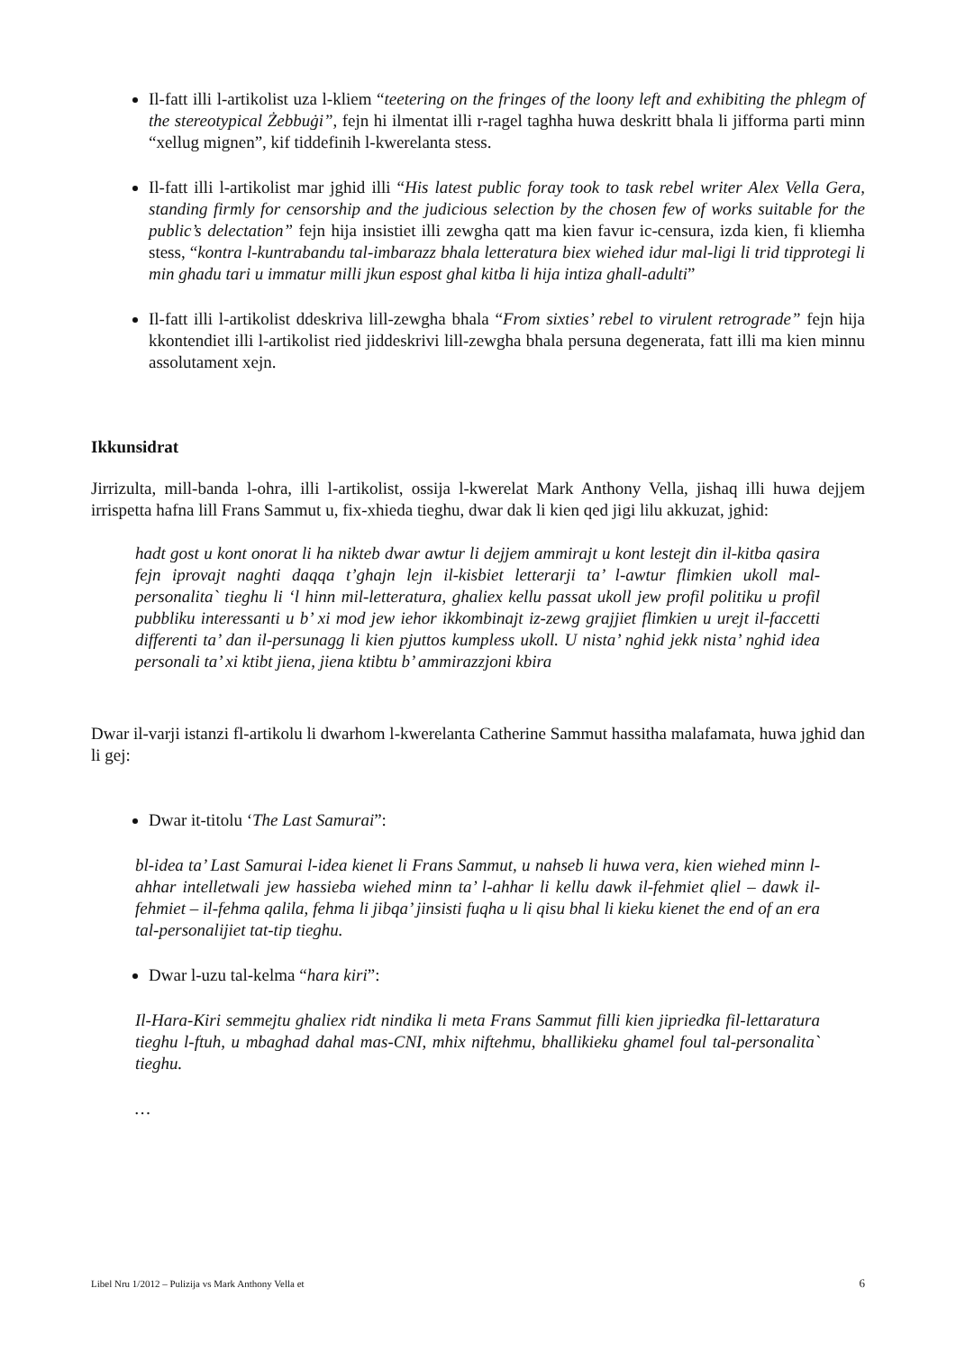Il-fatt illi l-artikolist uza l-kliem “teetering on the fringes of the loony left and exhibiting the phlegm of the stereotypical Żebbuġi”, fejn hi ilmentat illi r-ragel taghha huwa deskritt bhala li jifforma parti minn “xellug mignen”, kif tiddefinih l-kwerelanta stess.
Il-fatt illi l-artikolist mar jghid illi “His latest public foray took to task rebel writer Alex Vella Gera, standing firmly for censorship and the judicious selection by the chosen few of works suitable for the public’s delectation” fejn hija insistiet illi zewgha qatt ma kien favur ic-censura, izda kien, fi kliemha stess, “kontra l-kuntrabandu tal-imbarazz bhala letteratura biex wiehed idur mal-ligi li trid tipprotegi li min ghadu tari u immatur milli jkun espost ghal kitba li hija intiza ghall-adulti”
Il-fatt illi l-artikolist ddeskriva lill-zewgha bhala “From sixties’ rebel to virulent retrograde” fejn hija kkontendiet illi l-artikolist ried jiddeskrivi lill-zewgha bhala persuna degenerata, fatt illi ma kien minnu assolutament xejn.
Ikkunsidrat
Jirrizulta, mill-banda l-ohra, illi l-artikolist, ossija l-kwerelat Mark Anthony Vella, jishaq illi huwa dejjem irrispetta hafna lill Frans Sammut u, fix-xhieda tieghu, dwar dak li kien qed jigi lilu akkuzat, jghid:
hadt gost u kont onorat li ha nikteb dwar awtur li dejjem ammirajt u kont lestejt din il-kitba qasira fejn iprovajt naghti daqqa t’ghajn lejn il-kisbiet letterarji ta’ l-awtur flimkien ukoll mal-personalita` tieghu li ‘l hinn mil-letteratura, ghaliex kellu passat ukoll jew profil politiku u profil pubbliku interessanti u b’ xi mod jew iehor ikkombinajt iz-zewg grajjiet flimkien u urejt il-faccetti differenti ta’ dan il-persunagg li kien pjuttos kumpless ukoll. U nista’ nghid jekk nista’ nghid idea personali ta’ xi ktibt jiena, jiena ktibtu b’ ammirazzjoni kbira
Dwar il-varji istanzi fl-artikolu li dwarhom l-kwerelanta Catherine Sammut hassitha malafamata, huwa jghid dan li gej:
Dwar it-titolu ‘The Last Samurai”:
bl-idea ta’ Last Samurai l-idea kienet li Frans Sammut, u nahseb li huwa vera, kien wiehed minn l-ahhar intelletwali jew hassieba wiehed minn ta’ l-ahhar li kellu dawk il-fehmiet qliel – dawk il-fehmiet – il-fehma qalila, fehma li jibqa’ jinsisti fuqha u li qisu bhal li kieku kienet the end of an era tal-personalijiet tat-tip tieghu.
Dwar l-uzu tal-kelma “hara kiri”:
Il-Hara-Kiri semmejtu ghaliex ridt nindika li meta Frans Sammut filli kien jipriedka fil-lettaratura tieghu l-ftuh, u mbaghad dahal mas-CNI, mhix niftehmu, bhallikieku ghamel foul tal-personalita` tieghu.
…
Libel Nru 1/2012 – Pulizija vs Mark Anthony Vella et 6